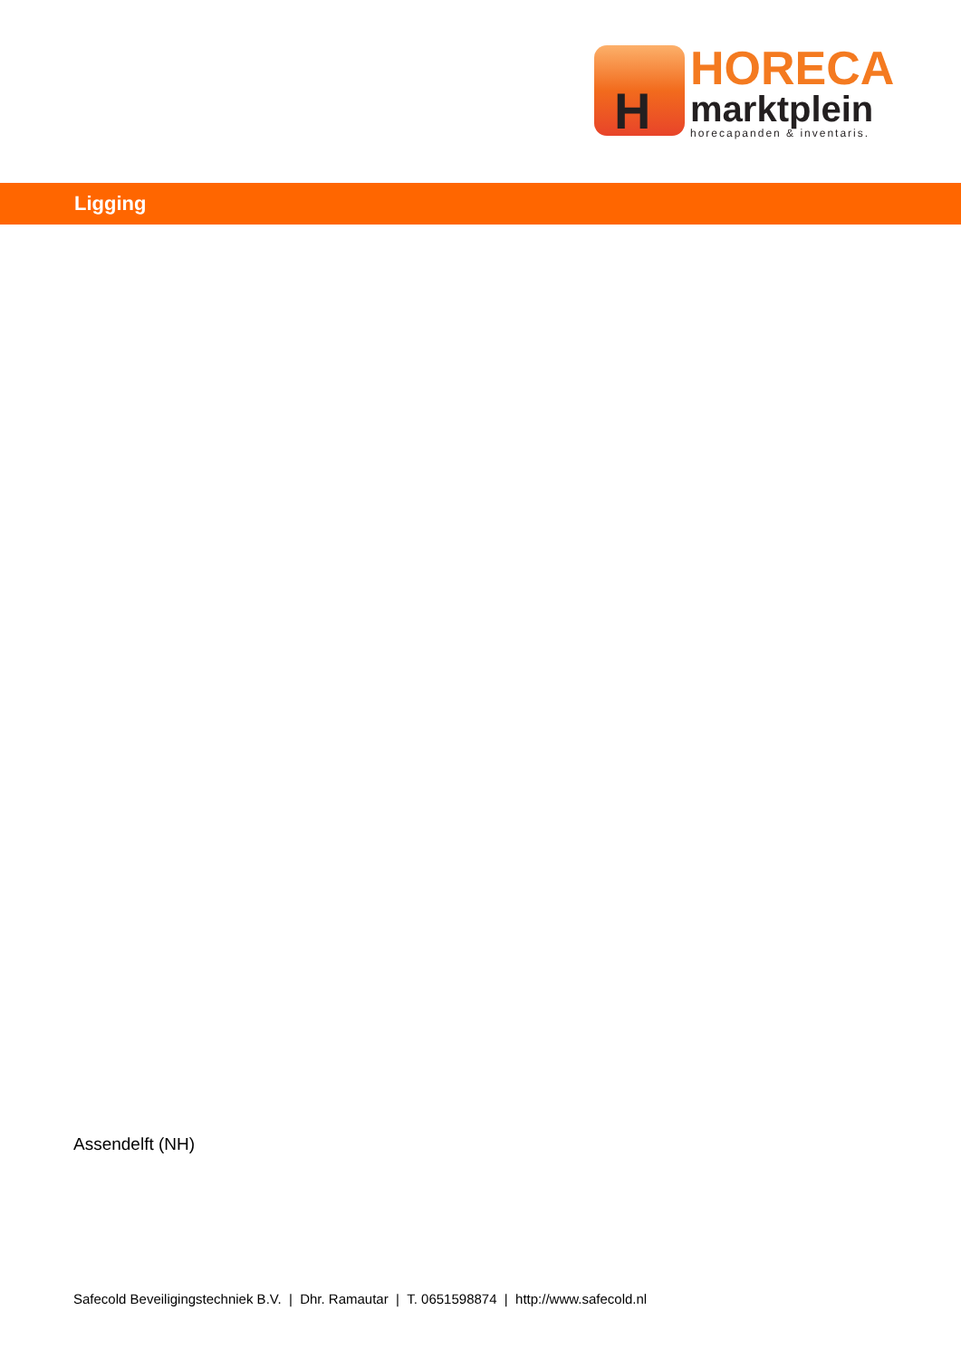H
HORECA
marktplein
horecapanden & inventaris.
Ligging
Assendelft (NH)
Safecold Beveiligingstechniek B.V. | Dhr. Ramautar | T. 0651598874 | http://www.safecold.nl